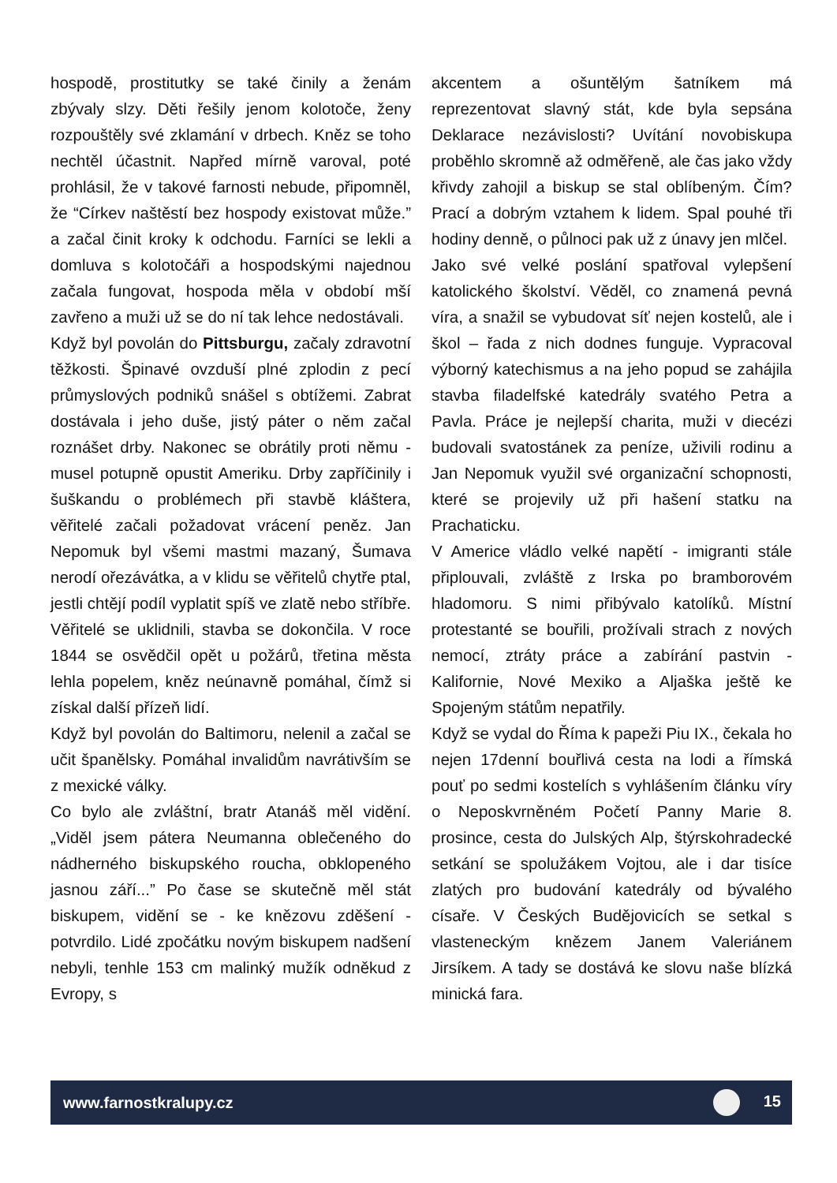hospodě, prostitutky se také činily a ženám zbývaly slzy. Děti řešily jenom kolotoče, ženy rozpouštěly své zklamání v drbech. Kněz se toho nechtěl účastnit. Napřed mírně varoval, poté prohlásil, že v takové farnosti nebude, připomněl, že “Církev naštěstí bez hospody existovat může.” a začal činit kroky k odchodu. Farníci se lekli a domluva s kolotočáři a hospodskými najednou začala fungovat, hospoda měla v období mší zavřeno a muži už se do ní tak lehce nedostávali.
Když byl povolán do Pittsburgu, začaly zdravotní těžkosti. Špinavé ovzduší plné zplodin z pecí průmyslových podniků snášel s obtížemi. Zabrat dostávala i jeho duše, jistý páter o něm začal roznášet drby. Nakonec se obrátily proti němu - musel potupně opustit Ameriku. Drby zapříčinily i šuškandu o problémech při stavbě kláštera, věřitelé začali požadovat vrácení peněz. Jan Nepomuk byl všemi mastmi mazaný, Šumava nerodí ořezávátka, a v klidu se věřitelů chytře ptal, jestli chtějí podíl vyplatit spíš ve zlatě nebo stříbře. Věřitelé se uklidnili, stavba se dokončila. V roce 1844 se osvědčil opět u požárů, třetina města lehla popelem, kněz neúnavně pomáhal, čímž si získal další přízeň lidí.
Když byl povolán do Baltimoru, nelenil a začal se učit španělsky. Pomáhal invalidům navrátivším se z mexické války.
Co bylo ale zvláštní, bratr Atanáš měl vidění. „Viděl jsem pátera Neumanna oblečeného do nádherného biskupského roucha, obklopeného jasnou září...” Po čase se skutečně měl stát biskupem, vidění se - ke knězovu zděšení - potvrdilo. Lidé zpočátku novým biskupem nadšení nebyli, tenhle 153 cm malinký mužík odněkud z Evropy, s
akcentem a ošuntělým šatníkem má reprezentovat slavný stát, kde byla sepsána Deklarace nezávislosti? Uvítání novobiskupa proběhlo skromně až odměřeně, ale čas jako vždy křivdy zahojil a biskup se stal oblíbeným. Čím? Prací a dobrým vztahem k lidem. Spal pouhé tři hodiny denně, o půlnoci pak už z únavy jen mlčel.
Jako své velké poslání spatřoval vylepšení katolického školství. Věděl, co znamená pevná víra, a snažil se vybudovat síť nejen kostelů, ale i škol – řada z nich dodnes funguje. Vypracoval výborný katechismus a na jeho popud se zahájila stavba filadelfské katedrály svatého Petra a Pavla. Práce je nejlepší charita, muži v diecézi budovali svatostánek za peníze, uživili rodinu a Jan Nepomuk využil své organizační schopnosti, které se projevily už při hašení statku na Prachaticku.
V Americe vládlo velké napětí - imigranti stále připlouvali, zvláště z Irska po bramborovém hladomoru. S nimi přibývalo katolíků. Místní protestanté se bouřili, prožívali strach z nových nemocí, ztráty práce a zabírání pastvin - Kalifornie, Nové Mexiko a Aljaška ještě ke Spojeným státům nepatřily.
Když se vydal do Říma k papeži Piu IX., čekala ho nejen 17denní bouřlivá cesta na lodi a římská pouť po sedmi kostelích s vyhlášením článku víry o Neposkvrněném Početí Panny Marie 8. prosince, cesta do Julských Alp, štýrskohradecké setkání se spolužákem Vojtou, ale i dar tisíce zlatých pro budování katedrály od bývalého císaře. V Českých Budějovicích se setkal s vlasteneckým knězem Janem Valeriánem Jirsíkem. A tady se dostává ke slovu naše blízká minická fara.
www.farnostkralupy.cz 15